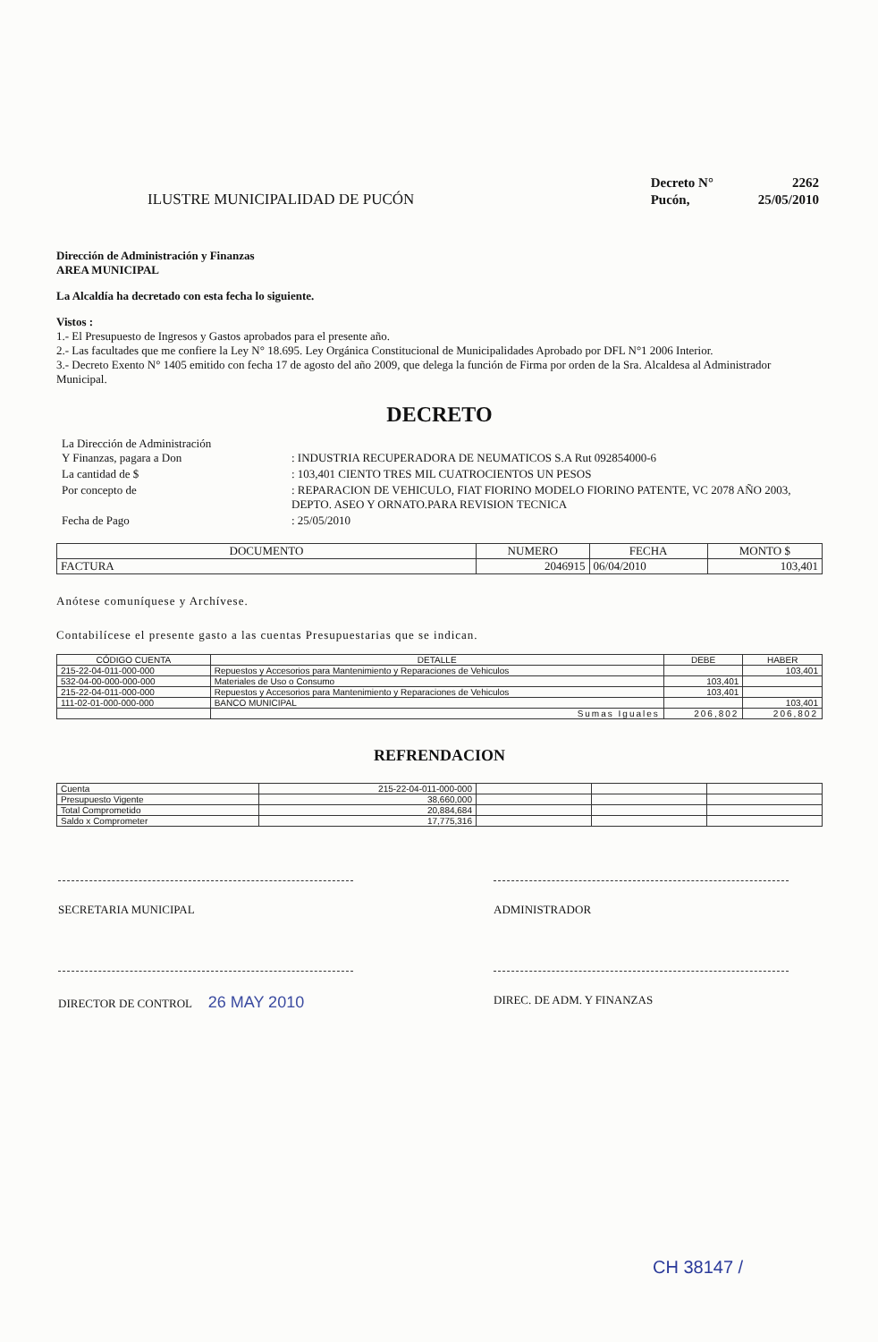ILUSTRE MUNICIPALIDAD DE PUCÓN
| Decreto N° | 2262 |
| Pucón, | 25/05/2010 |
Dirección de Administración y Finanzas
AREA MUNICIPAL
La Alcaldía ha decretado con esta fecha lo siguiente.
Vistos :
1.- El Presupuesto de Ingresos y Gastos aprobados para el presente año.
2.- Las facultades que me confiere la Ley N° 18.695. Ley Orgánica Constitucional de Municipalidades Aprobado por DFL N°1 2006 Interior.
3.- Decreto Exento N° 1405 emitido con fecha 17 de agosto del año 2009, que delega la función de Firma por orden de la Sra. Alcaldesa al Administrador Municipal.
DECRETO
| La Dirección de Administración Y Finanzas, pagara a Don | : INDUSTRIA RECUPERADORA DE NEUMATICOS S.A Rut 092854000-6 |
| La cantidad de $ | : 103,401 CIENTO TRES MIL CUATROCIENTOS UN PESOS |
| Por concepto de | : REPARACION DE VEHICULO, FIAT FIORINO MODELO FIORINO PATENTE, VC 2078 AÑO 2003, DEPTO. ASEO Y ORNATO.PARA REVISION TECNICA |
| Fecha de Pago | : 25/05/2010 |
| DOCUMENTO | NUMERO | FECHA | MONTO $ |
| --- | --- | --- | --- |
| FACTURA | 2046915 | 06/04/2010 | 103,401 |
Anótese comuníquese y Archívese.
Contabilícese el presente gasto a las cuentas Presupuestarias que se indican.
| CÓDIGO CUENTA | DETALLE | DEBE | HABER |
| --- | --- | --- | --- |
| 215-22-04-011-000-000 | Repuestos y Accesorios para Mantenimiento y Reparaciones de Vehiculos | | 103,401 |
| 532-04-00-000-000-000 | Materiales de Uso o Consumo | 103,401 | |
| 215-22-04-011-000-000 | Repuestos y Accesorios para Mantenimiento y Reparaciones de Vehiculos | 103,401 | |
| 111-02-01-000-000-000 | BANCO MUNICIPAL | | 103,401 |
| | Sumas Iguales | 206,802 | 206,802 |
REFRENDACION
| Cuenta | 215-22-04-011-000-000 | | | |
| Presupuesto Vigente | 38,660,000 | | | |
| Total Comprometido | 20,884,684 | | | |
| Saldo x Comprometer | 17,775,316 | | | |
SECRETARIA MUNICIPAL ADMINISTRADOR
DIRECTOR DE CONTROL 26 MAY 2010
DIREC. DE ADM. Y FINANZAS
CH 38147 /